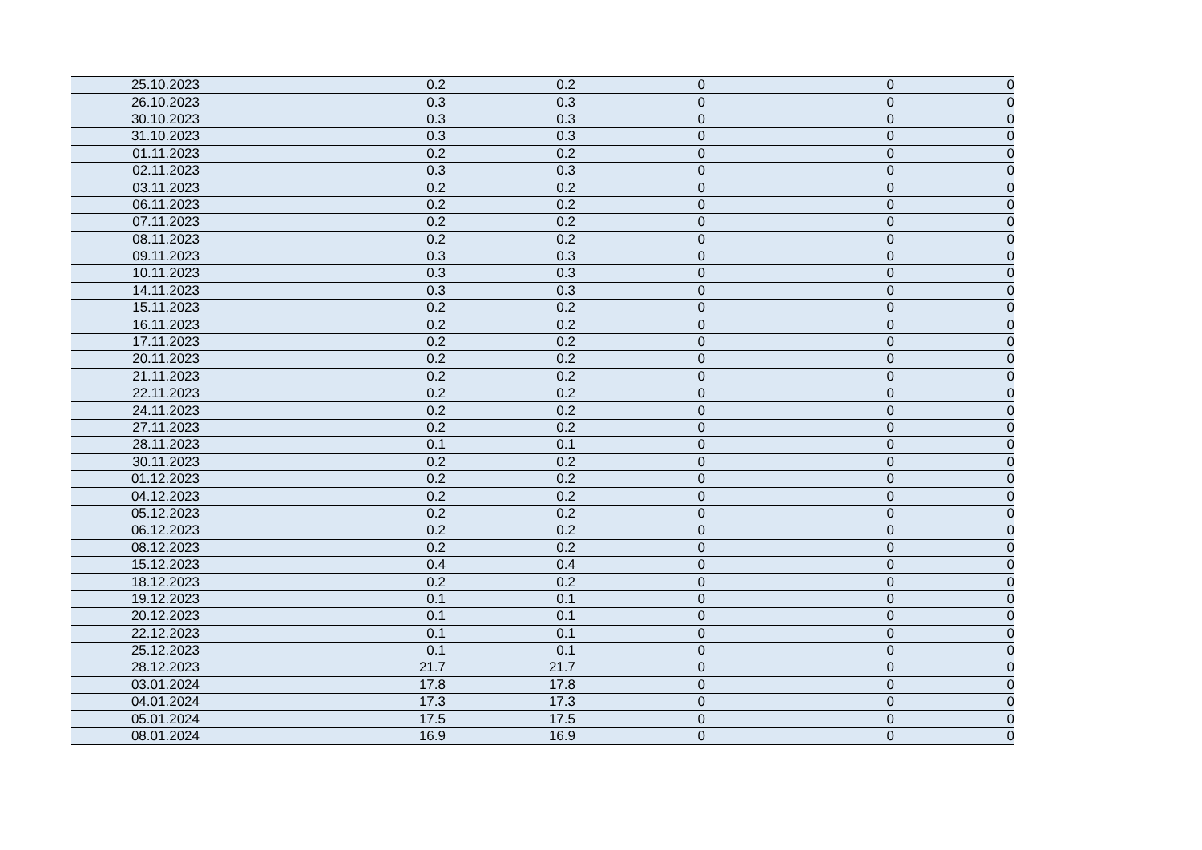| 25.10.2023 | 0.2 | 0.2 | 0 | 0 | 0 |
| 26.10.2023 | 0.3 | 0.3 | 0 | 0 | 0 |
| 30.10.2023 | 0.3 | 0.3 | 0 | 0 | 0 |
| 31.10.2023 | 0.3 | 0.3 | 0 | 0 | 0 |
| 01.11.2023 | 0.2 | 0.2 | 0 | 0 | 0 |
| 02.11.2023 | 0.3 | 0.3 | 0 | 0 | 0 |
| 03.11.2023 | 0.2 | 0.2 | 0 | 0 | 0 |
| 06.11.2023 | 0.2 | 0.2 | 0 | 0 | 0 |
| 07.11.2023 | 0.2 | 0.2 | 0 | 0 | 0 |
| 08.11.2023 | 0.2 | 0.2 | 0 | 0 | 0 |
| 09.11.2023 | 0.3 | 0.3 | 0 | 0 | 0 |
| 10.11.2023 | 0.3 | 0.3 | 0 | 0 | 0 |
| 14.11.2023 | 0.3 | 0.3 | 0 | 0 | 0 |
| 15.11.2023 | 0.2 | 0.2 | 0 | 0 | 0 |
| 16.11.2023 | 0.2 | 0.2 | 0 | 0 | 0 |
| 17.11.2023 | 0.2 | 0.2 | 0 | 0 | 0 |
| 20.11.2023 | 0.2 | 0.2 | 0 | 0 | 0 |
| 21.11.2023 | 0.2 | 0.2 | 0 | 0 | 0 |
| 22.11.2023 | 0.2 | 0.2 | 0 | 0 | 0 |
| 24.11.2023 | 0.2 | 0.2 | 0 | 0 | 0 |
| 27.11.2023 | 0.2 | 0.2 | 0 | 0 | 0 |
| 28.11.2023 | 0.1 | 0.1 | 0 | 0 | 0 |
| 30.11.2023 | 0.2 | 0.2 | 0 | 0 | 0 |
| 01.12.2023 | 0.2 | 0.2 | 0 | 0 | 0 |
| 04.12.2023 | 0.2 | 0.2 | 0 | 0 | 0 |
| 05.12.2023 | 0.2 | 0.2 | 0 | 0 | 0 |
| 06.12.2023 | 0.2 | 0.2 | 0 | 0 | 0 |
| 08.12.2023 | 0.2 | 0.2 | 0 | 0 | 0 |
| 15.12.2023 | 0.4 | 0.4 | 0 | 0 | 0 |
| 18.12.2023 | 0.2 | 0.2 | 0 | 0 | 0 |
| 19.12.2023 | 0.1 | 0.1 | 0 | 0 | 0 |
| 20.12.2023 | 0.1 | 0.1 | 0 | 0 | 0 |
| 22.12.2023 | 0.1 | 0.1 | 0 | 0 | 0 |
| 25.12.2023 | 0.1 | 0.1 | 0 | 0 | 0 |
| 28.12.2023 | 21.7 | 21.7 | 0 | 0 | 0 |
| 03.01.2024 | 17.8 | 17.8 | 0 | 0 | 0 |
| 04.01.2024 | 17.3 | 17.3 | 0 | 0 | 0 |
| 05.01.2024 | 17.5 | 17.5 | 0 | 0 | 0 |
| 08.01.2024 | 16.9 | 16.9 | 0 | 0 | 0 |